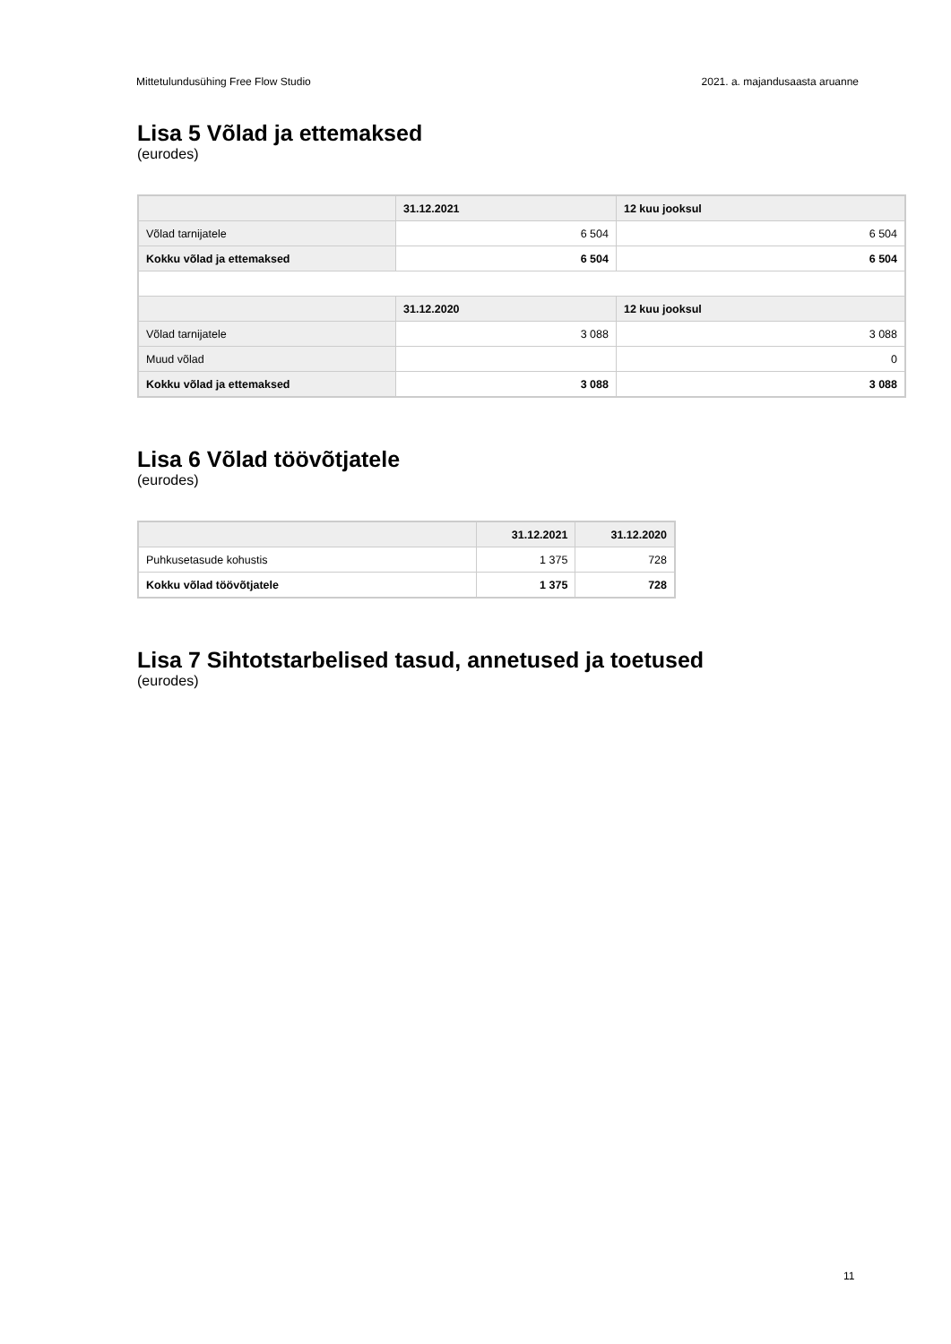Mittetulundusühing Free Flow Studio 2021. a. majandusaasta aruanne
Lisa 5 Võlad ja ettemaksed
(eurodes)
| | 31.12.2021 | 12 kuu jooksul |
| --- | --- | --- |
| Võlad tarnijatele | 6 504 | 6 504 |
| Kokku võlad ja ettemaksed | 6 504 | 6 504 |
| | 31.12.2020 | 12 kuu jooksul |
| Võlad tarnijatele | 3 088 | 3 088 |
| Muud võlad | | 0 |
| Kokku võlad ja ettemaksed | 3 088 | 3 088 |
Lisa 6 Võlad töövõtjatele
(eurodes)
| | 31.12.2021 | 31.12.2020 |
| --- | --- | --- |
| Puhkusetasude kohustis | 1 375 | 728 |
| Kokku võlad töövõtjatele | 1 375 | 728 |
Lisa 7 Sihtotstarbelised tasud, annetused ja toetused
(eurodes)
11